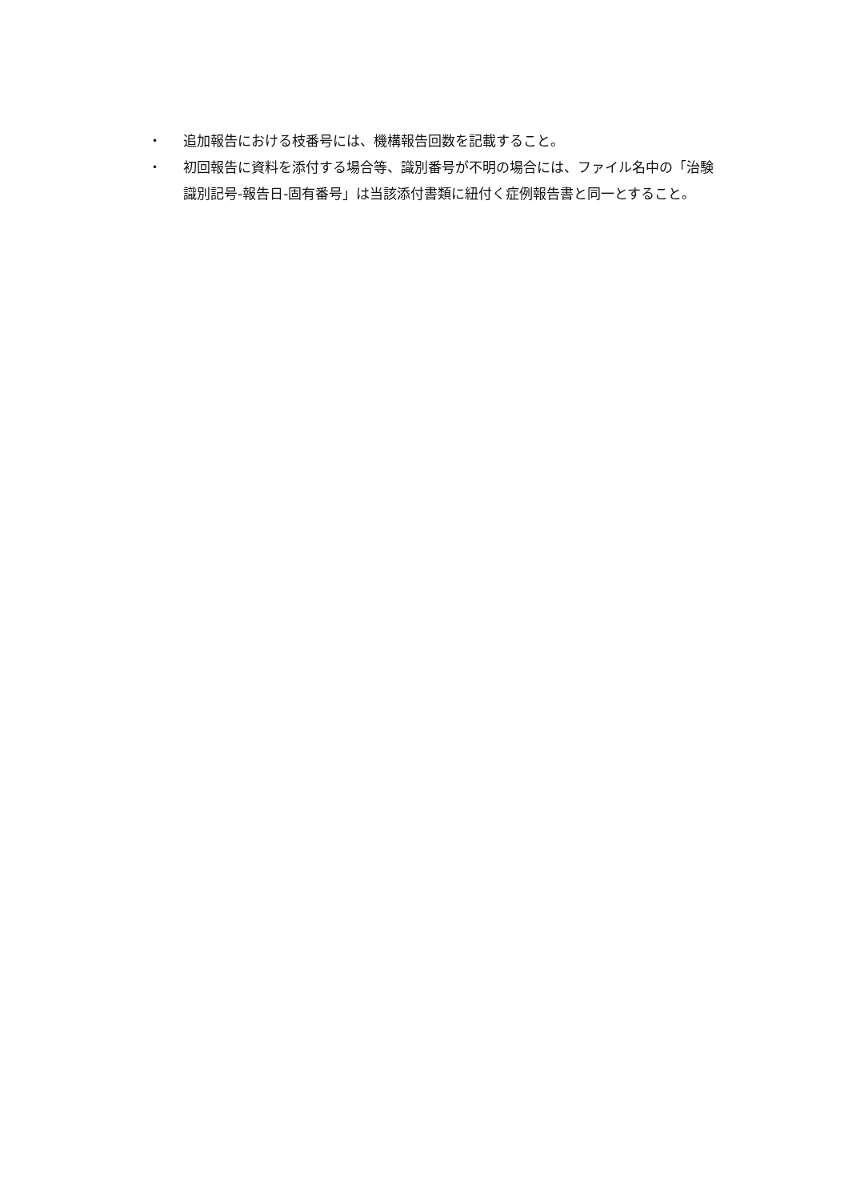・ 追加報告における枝番号には、機構報告回数を記載すること。
・ 初回報告に資料を添付する場合等、識別番号が不明の場合には、ファイル名中の「治験識別記号-報告日-固有番号」は当該添付書類に紐付く症例報告書と同一とすること。